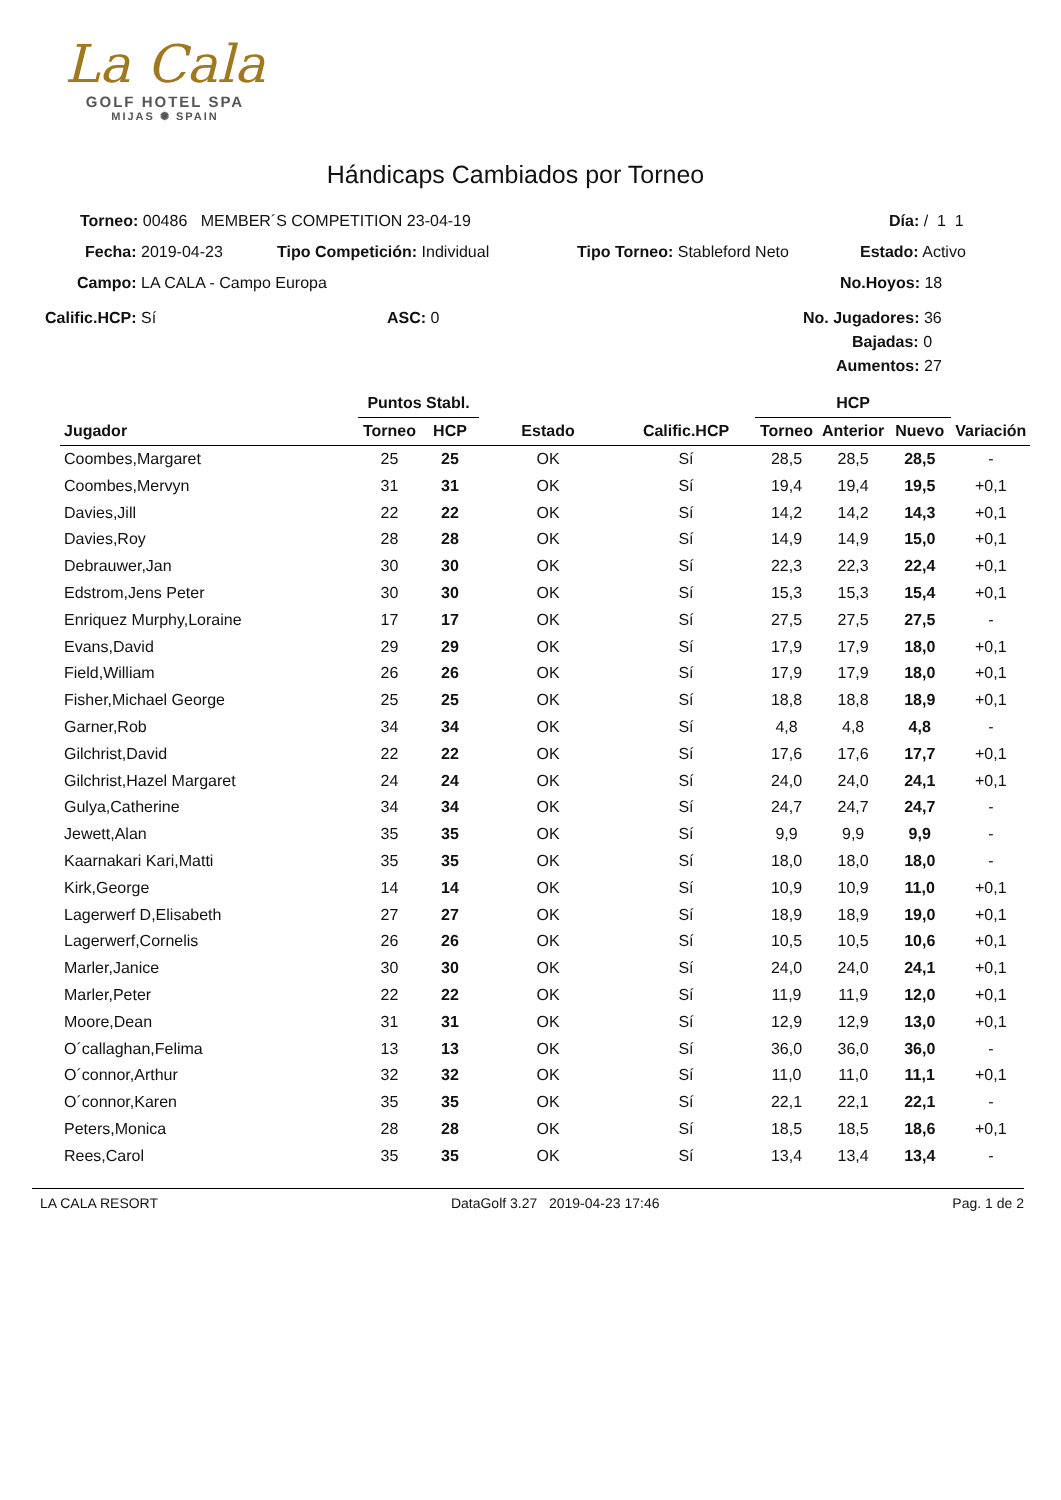La Cala
GOLF HOTEL SPA
MIJAS ✺ SPAIN
Hándicaps Cambiados por Torneo
Torneo: 00486 MEMBER´S COMPETITION 23-04-19 Día: / 1 1
Fecha: 2019-04-23 Tipo Competición: Individual Tipo Torneo: Stableford Neto Estado: Activo
Campo: LA CALA - Campo Europa No.Hoyos: 18
Calific.HCP: Sí ASC: 0 No. Jugadores: 36
Bajadas: 0
Aumentos: 27
| | Puntos Stabl. | | | | HCP | | | |
| --- | --- | --- | --- | --- | --- | --- | --- | --- |
| Jugador | Torneo | HCP | Estado | Calific.HCP | Torneo | Anterior | Nuevo | Variación |
| Coombes,Margaret | 25 | 25 | OK | Sí | 28,5 | 28,5 | 28,5 | - |
| Coombes,Mervyn | 31 | 31 | OK | Sí | 19,4 | 19,4 | 19,5 | +0,1 |
| Davies,Jill | 22 | 22 | OK | Sí | 14,2 | 14,2 | 14,3 | +0,1 |
| Davies,Roy | 28 | 28 | OK | Sí | 14,9 | 14,9 | 15,0 | +0,1 |
| Debrauwer,Jan | 30 | 30 | OK | Sí | 22,3 | 22,3 | 22,4 | +0,1 |
| Edstrom,Jens Peter | 30 | 30 | OK | Sí | 15,3 | 15,3 | 15,4 | +0,1 |
| Enriquez Murphy,Loraine | 17 | 17 | OK | Sí | 27,5 | 27,5 | 27,5 | - |
| Evans,David | 29 | 29 | OK | Sí | 17,9 | 17,9 | 18,0 | +0,1 |
| Field,William | 26 | 26 | OK | Sí | 17,9 | 17,9 | 18,0 | +0,1 |
| Fisher,Michael George | 25 | 25 | OK | Sí | 18,8 | 18,8 | 18,9 | +0,1 |
| Garner,Rob | 34 | 34 | OK | Sí | 4,8 | 4,8 | 4,8 | - |
| Gilchrist,David | 22 | 22 | OK | Sí | 17,6 | 17,6 | 17,7 | +0,1 |
| Gilchrist,Hazel Margaret | 24 | 24 | OK | Sí | 24,0 | 24,0 | 24,1 | +0,1 |
| Gulya,Catherine | 34 | 34 | OK | Sí | 24,7 | 24,7 | 24,7 | - |
| Jewett,Alan | 35 | 35 | OK | Sí | 9,9 | 9,9 | 9,9 | - |
| Kaarnakari Kari,Matti | 35 | 35 | OK | Sí | 18,0 | 18,0 | 18,0 | - |
| Kirk,George | 14 | 14 | OK | Sí | 10,9 | 10,9 | 11,0 | +0,1 |
| Lagerwerf D,Elisabeth | 27 | 27 | OK | Sí | 18,9 | 18,9 | 19,0 | +0,1 |
| Lagerwerf,Cornelis | 26 | 26 | OK | Sí | 10,5 | 10,5 | 10,6 | +0,1 |
| Marler,Janice | 30 | 30 | OK | Sí | 24,0 | 24,0 | 24,1 | +0,1 |
| Marler,Peter | 22 | 22 | OK | Sí | 11,9 | 11,9 | 12,0 | +0,1 |
| Moore,Dean | 31 | 31 | OK | Sí | 12,9 | 12,9 | 13,0 | +0,1 |
| O´callaghan,Felima | 13 | 13 | OK | Sí | 36,0 | 36,0 | 36,0 | - |
| O´connor,Arthur | 32 | 32 | OK | Sí | 11,0 | 11,0 | 11,1 | +0,1 |
| O´connor,Karen | 35 | 35 | OK | Sí | 22,1 | 22,1 | 22,1 | - |
| Peters,Monica | 28 | 28 | OK | Sí | 18,5 | 18,5 | 18,6 | +0,1 |
| Rees,Carol | 35 | 35 | OK | Sí | 13,4 | 13,4 | 13,4 | - |
LA CALA RESORT DataGolf 3.27 2019-04-23 17:46 Pag. 1 de 2